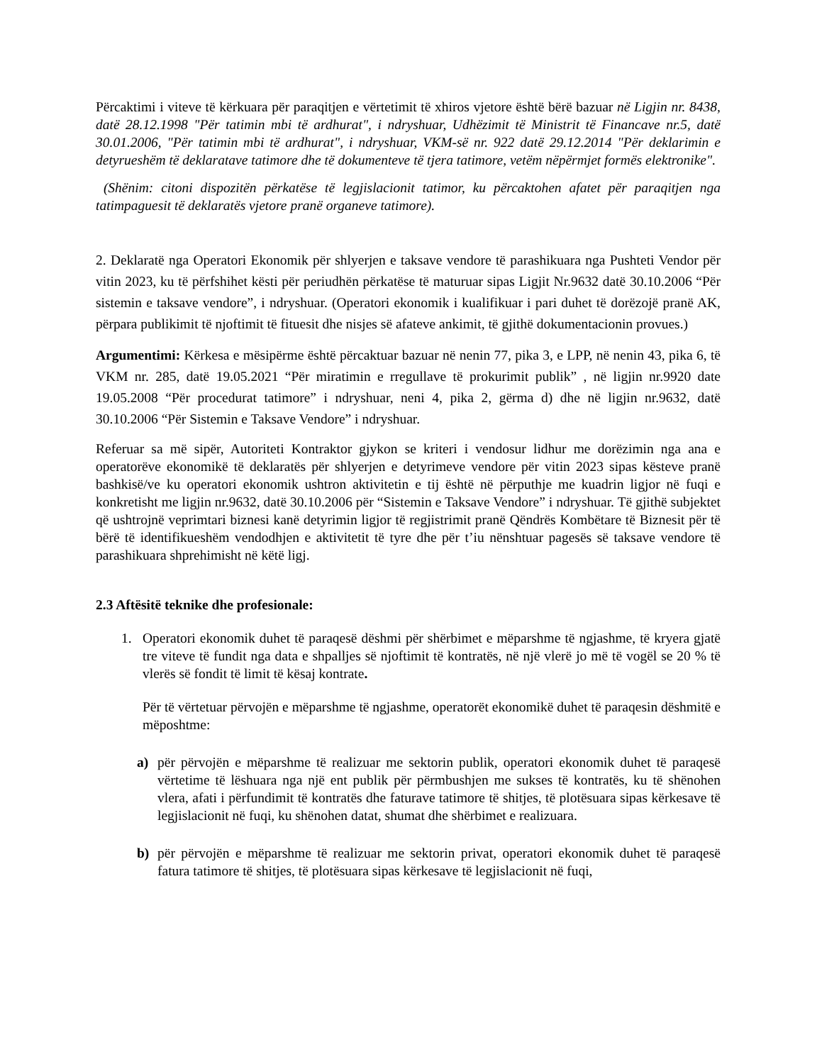Përcaktimi i viteve të kërkuara për paraqitjen e vërtetimit të xhiros vjetore është bërë bazuar në Ligjin nr. 8438, datë 28.12.1998 "Për tatimin mbi të ardhurat", i ndryshuar, Udhëzimit të Ministrit të Financave nr.5, datë 30.01.2006, "Për tatimin mbi të ardhurat", i ndryshuar, VKM-së nr. 922 datë 29.12.2014 "Për deklarimin e detyrueshëm të deklaratave tatimore dhe të dokumenteve të tjera tatimore, vetëm nëpërmjet formës elektronike".
(Shënim: citoni dispozitën përkatëse të legjislacionit tatimor, ku përcaktohen afatet për paraqitjen nga tatimpaguesit të deklaratës vjetore pranë organeve tatimore).
2. Deklaratë nga Operatori Ekonomik për shlyerjen e taksave vendore të parashikuara nga Pushteti Vendor për vitin 2023, ku të përfshihet kësti për periudhën përkatëse të maturuar sipas Ligjit Nr.9632 datë 30.10.2006 “Për sistemin e taksave vendore”, i ndryshuar. (Operatori ekonomik i kualifikuar i pari duhet të dorëzojë pranë AK, përpara publikimit të njoftimit të fituesit dhe nisjes së afateve ankimit, të gjithë dokumentacionin provues.)
Argumentimi: Kërkesa e mësipërme është përcaktuar bazuar në nenin 77, pika 3, e LPP, në nenin 43, pika 6, të VKM nr. 285, datë 19.05.2021 “Për miratimin e rregullave të prokurimit publik” , në ligjin nr.9920 date 19.05.2008 “Për procedurat tatimore” i ndryshuar, neni 4, pika 2, gërma d) dhe në ligjin nr.9632, datë 30.10.2006 “Për Sistemin e Taksave Vendore” i ndryshuar.
Referuar sa më sipër, Autoriteti Kontraktor gjykon se kriteri i vendosur lidhur me dorëzimin nga ana e operatorëve ekonomikë të deklaratës për shlyerjen e detyrimeve vendore për vitin 2023 sipas kësteve pranë bashkisë/ve ku operatori ekonomik ushtron aktivitetin e tij është në përputhje me kuadrin ligjor në fuqi e konkretisht me ligjin nr.9632, datë 30.10.2006 për “Sistemin e Taksave Vendore” i ndryshuar. Të gjithë subjektet që ushtrojnë veprimtari biznesi kanë detyrimin ligjor të regjistrimit pranë Qëndrës Kombëtare të Biznesit për të bërë të identifikueshëm vendodhjen e aktivitetit të tyre dhe për t’iu nënshtuar pagesës së taksave vendore të parashikuara shprehimisht në këtë ligj.
2.3 Aftësitë teknike dhe profesionale:
1. Operatori ekonomik duhet të paraqesë dëshmi për shërbimet e mëparshme të ngjashme, të kryera gjatë tre viteve të fundit nga data e shpalljes së njoftimit të kontratës, në një vlerë jo më të vogël se 20 % të vlerës së fondit të limit të kësaj kontrate.
Për të vërtetuar përvojën e mëparshme të ngjashme, operatorët ekonomikë duhet të paraqesin dëshmitë e mëposhtme:
a) për përvojën e mëparshme të realizuar me sektorin publik, operatori ekonomik duhet të paraqesë vërtetime të lëshuara nga një ent publik për përmbushjen me sukses të kontratës, ku të shënohen vlera, afati i përfundimit të kontratës dhe faturave tatimore të shitjes, të plotësuara sipas kërkesave të legjislacionit në fuqi, ku shënohen datat, shumat dhe shërbimet e realizuara.
b) për përvojën e mëparshme të realizuar me sektorin privat, operatori ekonomik duhet të paraqesë fatura tatimore të shitjes, të plotësuara sipas kërkesave të legjislacionit në fuqi,